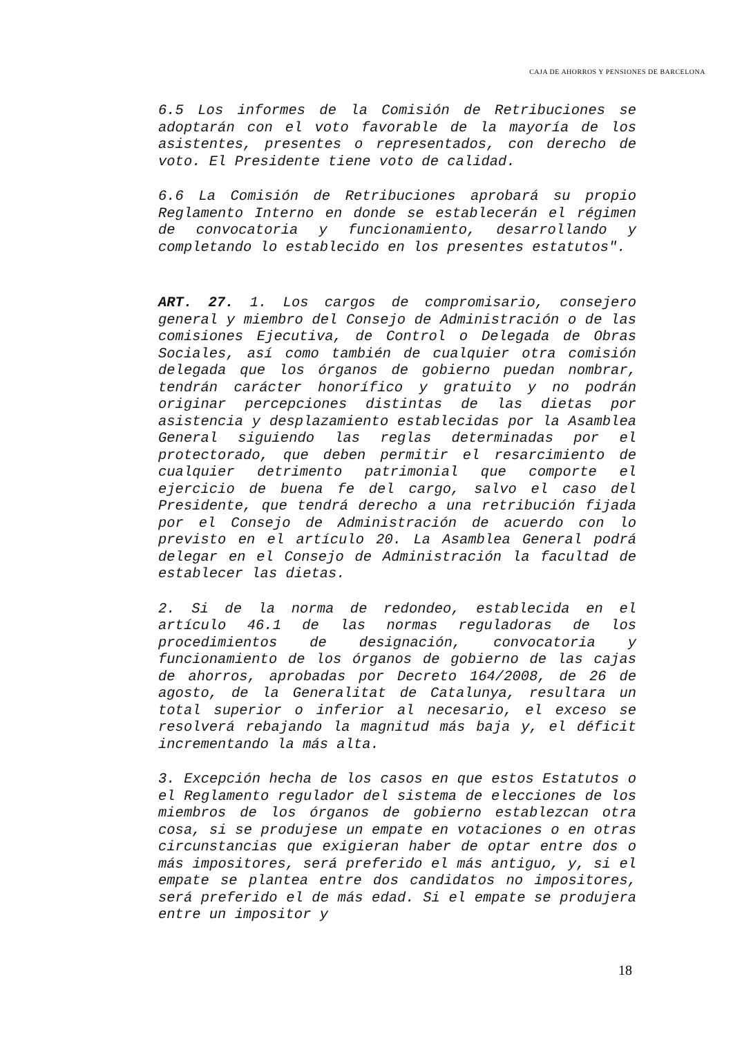CAJA DE AHORROS Y PENSIONES DE BARCELONA
6.5 Los informes de la Comisión de Retribuciones se adoptarán con el voto favorable de la mayoría de los asistentes, presentes o representados, con derecho de voto. El Presidente tiene voto de calidad.
6.6 La Comisión de Retribuciones aprobará su propio Reglamento Interno en donde se establecerán el régimen de convocatoria y funcionamiento, desarrollando y completando lo establecido en los presentes estatutos".
ART. 27. 1. Los cargos de compromisario, consejero general y miembro del Consejo de Administración o de las comisiones Ejecutiva, de Control o Delegada de Obras Sociales, así como también de cualquier otra comisión delegada que los órganos de gobierno puedan nombrar, tendrán carácter honorífico y gratuito y no podrán originar percepciones distintas de las dietas por asistencia y desplazamiento establecidas por la Asamblea General siguiendo las reglas determinadas por el protectorado, que deben permitir el resarcimiento de cualquier detrimento patrimonial que comporte el ejercicio de buena fe del cargo, salvo el caso del Presidente, que tendrá derecho a una retribución fijada por el Consejo de Administración de acuerdo con lo previsto en el artículo 20. La Asamblea General podrá delegar en el Consejo de Administración la facultad de establecer las dietas.
2. Si de la norma de redondeo, establecida en el artículo 46.1 de las normas reguladoras de los procedimientos de designación, convocatoria y funcionamiento de los órganos de gobierno de las cajas de ahorros, aprobadas por Decreto 164/2008, de 26 de agosto, de la Generalitat de Catalunya, resultara un total superior o inferior al necesario, el exceso se resolverá rebajando la magnitud más baja y, el déficit incrementando la más alta.
3. Excepción hecha de los casos en que estos Estatutos o el Reglamento regulador del sistema de elecciones de los miembros de los órganos de gobierno establezcan otra cosa, si se produjese un empate en votaciones o en otras circunstancias que exigieran haber de optar entre dos o más impositores, será preferido el más antiguo, y, si el empate se plantea entre dos candidatos no impositores, será preferido el de más edad. Si el empate se produjera entre un impositor y
18